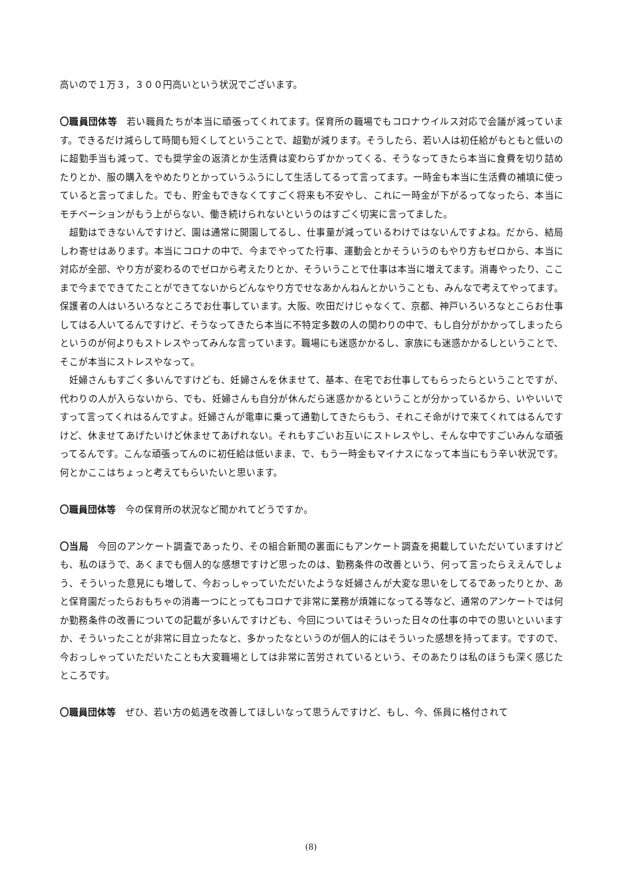高いので１万３，３００円高いという状況でございます。
〇職員団体等　若い職員たちが本当に頑張ってくれてます。保育所の職場でもコロナウイルス対応で会議が減っています。できるだけ減らして時間も短くしてということで、超勤が減ります。そうしたら、若い人は初任給がもともと低いのに超勤手当も減って、でも奨学金の返済とか生活費は変わらずかかってくる、そうなってきたら本当に食費を切り詰めたりとか、服の購入をやめたりとかっていうふうにして生活してるって言ってます。一時金も本当に生活費の補填に使っていると言ってました。でも、貯金もできなくてすごく将来も不安やし、これに一時金が下がるってなったら、本当にモチベーションがもう上がらない、働き続けられないというのはすごく切実に言ってました。
超勤はできないんですけど、園は通常に開園してるし、仕事量が減っているわけではないんですよね。だから、結局しわ寄せはあります。本当にコロナの中で、今までやってた行事、運動会とかそういうのもやり方もゼロから、本当に対応が全部、やり方が変わるのでゼロから考えたりとか、そういうことで仕事は本当に増えてます。消毒やったり、ここまで今までできてたことができてないからどんなやり方でせなあかんねんとかいうことも、みんなで考えてやってます。保護者の人はいろいろなところでお仕事しています。大阪、吹田だけじゃなくて、京都、神戸いろいろなとこらお仕事してはる人いてるんですけど、そうなってきたら本当に不特定多数の人の関わりの中で、もし自分がかかってしまったらというのが何よりもストレスやってみんな言っています。職場にも迷惑かかるし、家族にも迷惑かかるしということで、そこが本当にストレスやなって。
妊婦さんもすごく多いんですけども、妊婦さんを休ませて、基本、在宅でお仕事してもらったらということですが、代わりの人が入らないから、でも、妊婦さんも自分が休んだら迷惑かかるということが分かっているから、いやいいですって言ってくれはるんですよ。妊婦さんが電車に乗って通勤してきたらもう、それこそ命がけで来てくれてはるんですけど、休ませてあげたいけど休ませてあげれない。それもすごいお互いにストレスやし、そんな中ですごいみんな頑張ってるんです。こんな頑張ってんのに初任給は低いまま、で、もう一時金もマイナスになって本当にもう辛い状況です。何とかここはちょっと考えてもらいたいと思います。
〇職員団体等　今の保育所の状況など聞かれてどうですか。
〇当局　今回のアンケート調査であったり、その組合新聞の裏面にもアンケート調査を掲載していただいていますけども、私のほうで、あくまでも個人的な感想ですけど思ったのは、勤務条件の改善という、何って言ったらええんでしょう、そういった意見にも増して、今おっしゃっていただいたような妊婦さんが大変な思いをしてるであったりとか、あと保育園だったらおもちゃの消毒一つにとってもコロナで非常に業務が煩雑になってる等など、通常のアンケートでは何か勤務条件の改善についての記載が多いんですけども、今回についてはそういった日々の仕事の中での思いといいますか、そういったことが非常に目立ったなと、多かったなというのが個人的にはそういった感想を持ってます。ですので、今おっしゃっていただいたことも大変職場としては非常に苦労されているという、そのあたりは私のほうも深く感じたところです。
〇職員団体等　ぜひ、若い方の処遇を改善してほしいなって思うんですけど、もし、今、係員に格付されて
(8)